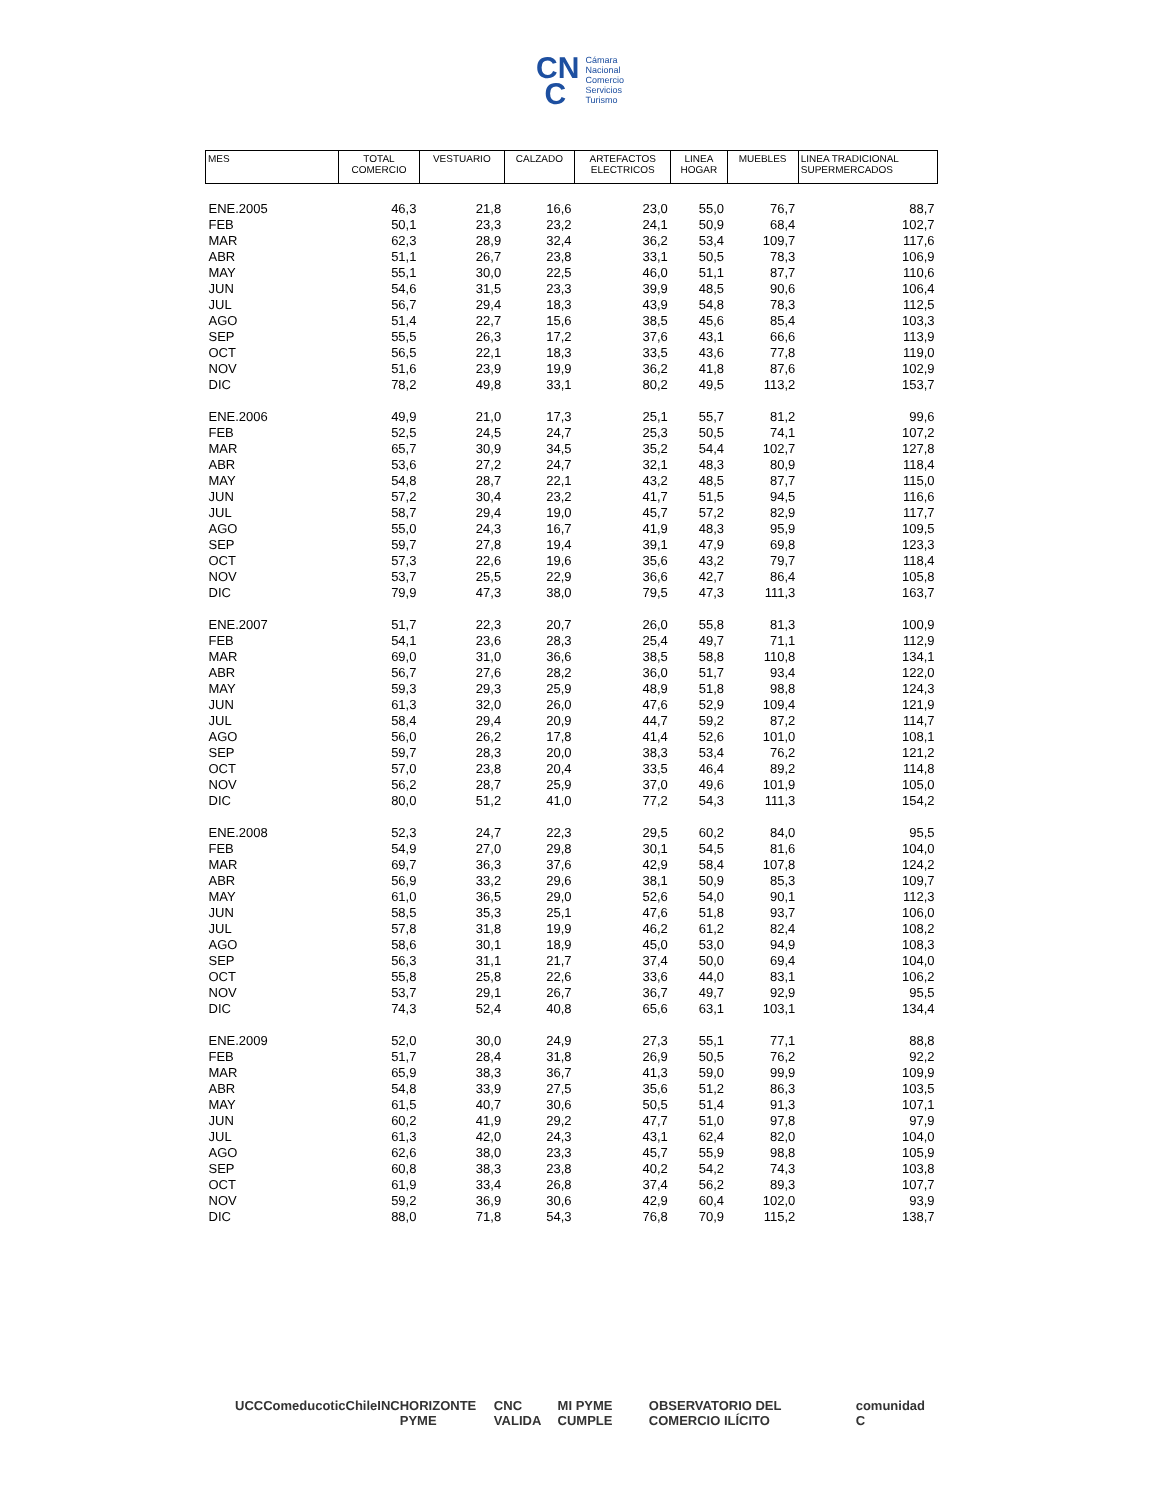CN
C
Cámara
Nacional
Comercio
Servicios
Turismo
| MES | TOTAL COMERCIO | VESTUARIO | CALZADO | ARTEFACTOS ELECTRICOS | LINEA HOGAR | MUEBLES | LINEA TRADICIONAL SUPERMERCADOS |
| --- | --- | --- | --- | --- | --- | --- | --- |
| ENE.2005 | 46,3 | 21,8 | 16,6 | 23,0 | 55,0 | 76,7 | 88,7 |
| FEB | 50,1 | 23,3 | 23,2 | 24,1 | 50,9 | 68,4 | 102,7 |
| MAR | 62,3 | 28,9 | 32,4 | 36,2 | 53,4 | 109,7 | 117,6 |
| ABR | 51,1 | 26,7 | 23,8 | 33,1 | 50,5 | 78,3 | 106,9 |
| MAY | 55,1 | 30,0 | 22,5 | 46,0 | 51,1 | 87,7 | 110,6 |
| JUN | 54,6 | 31,5 | 23,3 | 39,9 | 48,5 | 90,6 | 106,4 |
| JUL | 56,7 | 29,4 | 18,3 | 43,9 | 54,8 | 78,3 | 112,5 |
| AGO | 51,4 | 22,7 | 15,6 | 38,5 | 45,6 | 85,4 | 103,3 |
| SEP | 55,5 | 26,3 | 17,2 | 37,6 | 43,1 | 66,6 | 113,9 |
| OCT | 56,5 | 22,1 | 18,3 | 33,5 | 43,6 | 77,8 | 119,0 |
| NOV | 51,6 | 23,9 | 19,9 | 36,2 | 41,8 | 87,6 | 102,9 |
| DIC | 78,2 | 49,8 | 33,1 | 80,2 | 49,5 | 113,2 | 153,7 |
| ENE.2006 | 49,9 | 21,0 | 17,3 | 25,1 | 55,7 | 81,2 | 99,6 |
| FEB | 52,5 | 24,5 | 24,7 | 25,3 | 50,5 | 74,1 | 107,2 |
| MAR | 65,7 | 30,9 | 34,5 | 35,2 | 54,4 | 102,7 | 127,8 |
| ABR | 53,6 | 27,2 | 24,7 | 32,1 | 48,3 | 80,9 | 118,4 |
| MAY | 54,8 | 28,7 | 22,1 | 43,2 | 48,5 | 87,7 | 115,0 |
| JUN | 57,2 | 30,4 | 23,2 | 41,7 | 51,5 | 94,5 | 116,6 |
| JUL | 58,7 | 29,4 | 19,0 | 45,7 | 57,2 | 82,9 | 117,7 |
| AGO | 55,0 | 24,3 | 16,7 | 41,9 | 48,3 | 95,9 | 109,5 |
| SEP | 59,7 | 27,8 | 19,4 | 39,1 | 47,9 | 69,8 | 123,3 |
| OCT | 57,3 | 22,6 | 19,6 | 35,6 | 43,2 | 79,7 | 118,4 |
| NOV | 53,7 | 25,5 | 22,9 | 36,6 | 42,7 | 86,4 | 105,8 |
| DIC | 79,9 | 47,3 | 38,0 | 79,5 | 47,3 | 111,3 | 163,7 |
| ENE.2007 | 51,7 | 22,3 | 20,7 | 26,0 | 55,8 | 81,3 | 100,9 |
| FEB | 54,1 | 23,6 | 28,3 | 25,4 | 49,7 | 71,1 | 112,9 |
| MAR | 69,0 | 31,0 | 36,6 | 38,5 | 58,8 | 110,8 | 134,1 |
| ABR | 56,7 | 27,6 | 28,2 | 36,0 | 51,7 | 93,4 | 122,0 |
| MAY | 59,3 | 29,3 | 25,9 | 48,9 | 51,8 | 98,8 | 124,3 |
| JUN | 61,3 | 32,0 | 26,0 | 47,6 | 52,9 | 109,4 | 121,9 |
| JUL | 58,4 | 29,4 | 20,9 | 44,7 | 59,2 | 87,2 | 114,7 |
| AGO | 56,0 | 26,2 | 17,8 | 41,4 | 52,6 | 101,0 | 108,1 |
| SEP | 59,7 | 28,3 | 20,0 | 38,3 | 53,4 | 76,2 | 121,2 |
| OCT | 57,0 | 23,8 | 20,4 | 33,5 | 46,4 | 89,2 | 114,8 |
| NOV | 56,2 | 28,7 | 25,9 | 37,0 | 49,6 | 101,9 | 105,0 |
| DIC | 80,0 | 51,2 | 41,0 | 77,2 | 54,3 | 111,3 | 154,2 |
| ENE.2008 | 52,3 | 24,7 | 22,3 | 29,5 | 60,2 | 84,0 | 95,5 |
| FEB | 54,9 | 27,0 | 29,8 | 30,1 | 54,5 | 81,6 | 104,0 |
| MAR | 69,7 | 36,3 | 37,6 | 42,9 | 58,4 | 107,8 | 124,2 |
| ABR | 56,9 | 33,2 | 29,6 | 38,1 | 50,9 | 85,3 | 109,7 |
| MAY | 61,0 | 36,5 | 29,0 | 52,6 | 54,0 | 90,1 | 112,3 |
| JUN | 58,5 | 35,3 | 25,1 | 47,6 | 51,8 | 93,7 | 106,0 |
| JUL | 57,8 | 31,8 | 19,9 | 46,2 | 61,2 | 82,4 | 108,2 |
| AGO | 58,6 | 30,1 | 18,9 | 45,0 | 53,0 | 94,9 | 108,3 |
| SEP | 56,3 | 31,1 | 21,7 | 37,4 | 50,0 | 69,4 | 104,0 |
| OCT | 55,8 | 25,8 | 22,6 | 33,6 | 44,0 | 83,1 | 106,2 |
| NOV | 53,7 | 29,1 | 26,7 | 36,7 | 49,7 | 92,9 | 95,5 |
| DIC | 74,3 | 52,4 | 40,8 | 65,6 | 63,1 | 103,1 | 134,4 |
| ENE.2009 | 52,0 | 30,0 | 24,9 | 27,3 | 55,1 | 77,1 | 88,8 |
| FEB | 51,7 | 28,4 | 31,8 | 26,9 | 50,5 | 76,2 | 92,2 |
| MAR | 65,9 | 38,3 | 36,7 | 41,3 | 59,0 | 99,9 | 109,9 |
| ABR | 54,8 | 33,9 | 27,5 | 35,6 | 51,2 | 86,3 | 103,5 |
| MAY | 61,5 | 40,7 | 30,6 | 50,5 | 51,4 | 91,3 | 107,1 |
| JUN | 60,2 | 41,9 | 29,2 | 47,7 | 51,0 | 97,8 | 97,9 |
| JUL | 61,3 | 42,0 | 24,3 | 43,1 | 62,4 | 82,0 | 104,0 |
| AGO | 62,6 | 38,0 | 23,3 | 45,7 | 55,9 | 98,8 | 105,9 |
| SEP | 60,8 | 38,3 | 23,8 | 40,2 | 54,2 | 74,3 | 103,8 |
| OCT | 61,9 | 33,4 | 26,8 | 37,4 | 56,2 | 89,3 | 107,7 |
| NOV | 59,2 | 36,9 | 30,6 | 42,9 | 60,4 | 102,0 | 93,9 |
| DIC | 88,0 | 71,8 | 54,3 | 76,8 | 70,9 | 115,2 | 138,7 |
UCC Comeduc otic Chile INC HORIZONTE PYME CNC VALIDA MI PYME CUMPLE OBSERVATORIO DEL COMERCIO ILÍCITO comunidad C